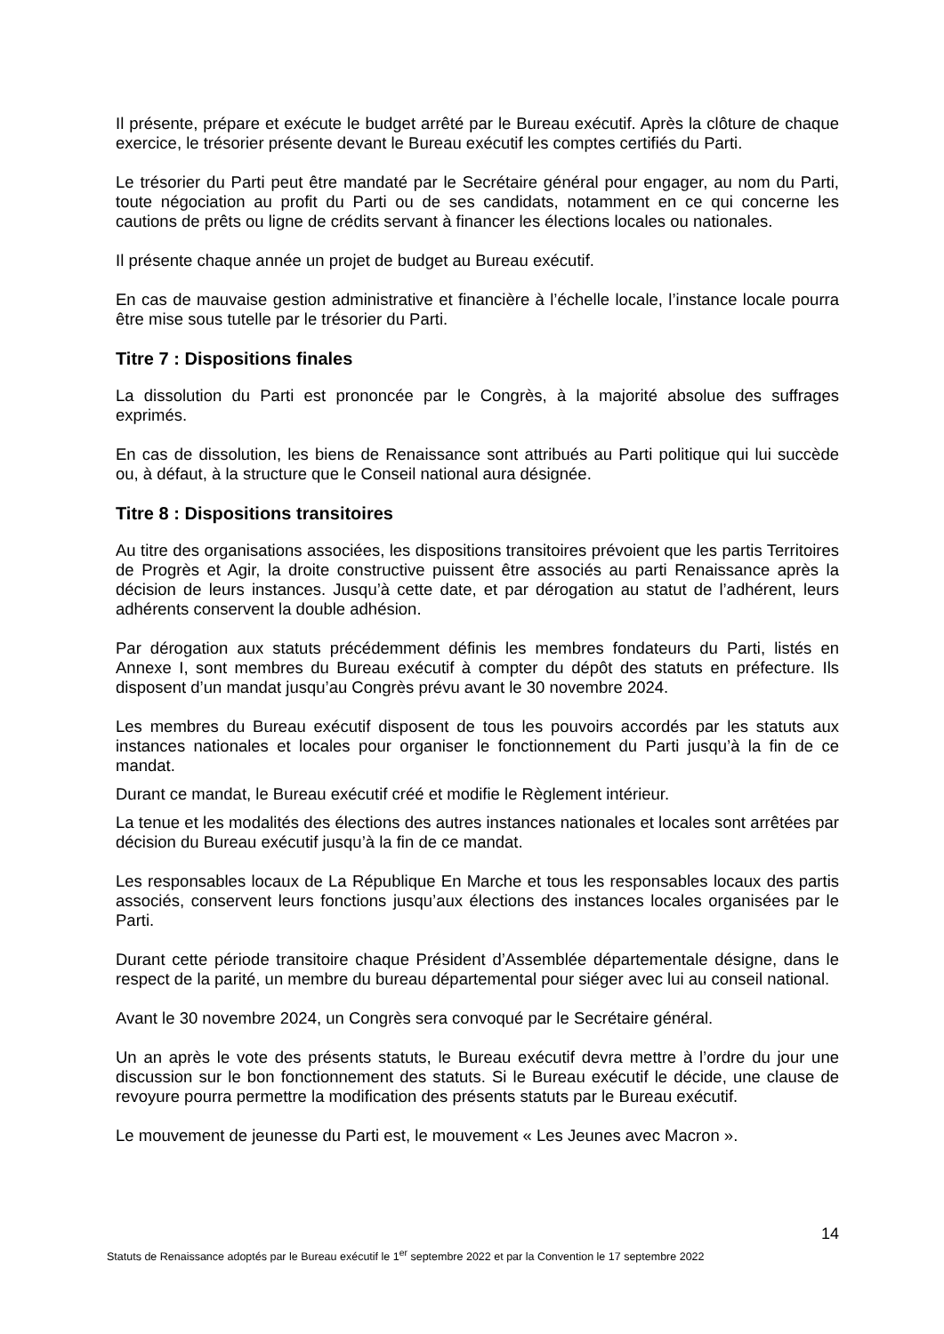Il présente, prépare et exécute le budget arrêté par le Bureau exécutif. Après la clôture de chaque exercice, le trésorier présente devant le Bureau exécutif les comptes certifiés du Parti.
Le trésorier du Parti peut être mandaté par le Secrétaire général pour engager, au nom du Parti, toute négociation au profit du Parti ou de ses candidats, notamment en ce qui concerne les cautions de prêts ou ligne de crédits servant à financer les élections locales ou nationales.
Il présente chaque année un projet de budget au Bureau exécutif.
En cas de mauvaise gestion administrative et financière à l’échelle locale, l’instance locale pourra être mise sous tutelle par le trésorier du Parti.
Titre 7 : Dispositions finales
La dissolution du Parti est prononcée par le Congrès, à la majorité absolue des suffrages exprimés.
En cas de dissolution, les biens de Renaissance sont attribués au Parti politique qui lui succède ou, à défaut, à la structure que le Conseil national aura désignée.
Titre 8 : Dispositions transitoires
Au titre des organisations associées, les dispositions transitoires prévoient que les partis Territoires de Progrès et Agir, la droite constructive puissent être associés au parti Renaissance après la décision de leurs instances. Jusqu’à cette date, et par dérogation au statut de l’adhérent, leurs adhérents conservent la double adhésion.
Par dérogation aux statuts précédemment définis les membres fondateurs du Parti, listés en Annexe I, sont membres du Bureau exécutif à compter du dépôt des statuts en préfecture. Ils disposent d’un mandat jusqu’au Congrès prévu avant le 30 novembre 2024.
Les membres du Bureau exécutif disposent de tous les pouvoirs accordés par les statuts aux instances nationales et locales pour organiser le fonctionnement du Parti jusqu’à la fin de ce mandat.
Durant ce mandat, le Bureau exécutif créé et modifie le Règlement intérieur.
La tenue et les modalités des élections des autres instances nationales et locales sont arrêtées par décision du Bureau exécutif jusqu’à la fin de ce mandat.
Les responsables locaux de La République En Marche et tous les responsables locaux des partis associés, conservent leurs fonctions jusqu’aux élections des instances locales organisées par le Parti.
Durant cette période transitoire chaque Président d’Assemblée départementale désigne, dans le respect de la parité, un membre du bureau départemental pour siéger avec lui au conseil national.
Avant le 30 novembre 2024, un Congrès sera convoqué par le Secrétaire général.
Un an après le vote des présents statuts, le Bureau exécutif devra mettre à l’ordre du jour une discussion sur le bon fonctionnement des statuts. Si le Bureau exécutif le décide, une clause de revoyure pourra permettre la modification des présents statuts par le Bureau exécutif.
Le mouvement de jeunesse du Parti est, le mouvement « Les Jeunes avec Macron ».
14
Statuts de Renaissance adoptés par le Bureau exécutif le 1<sup>er</sup> septembre 2022 et par la Convention le 17 septembre 2022